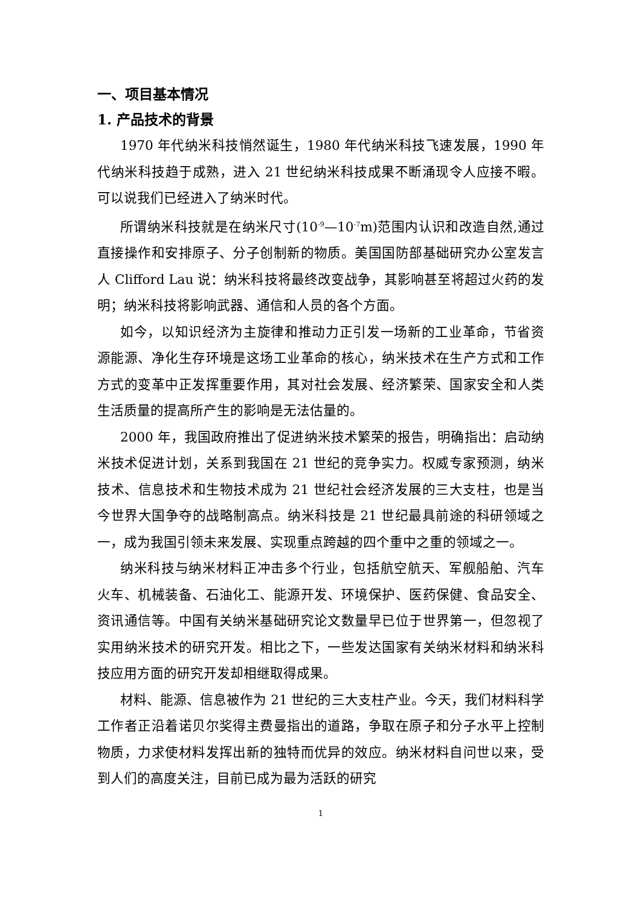一、项目基本情况
1. 产品技术的背景
1970 年代纳米科技悄然诞生，1980 年代纳米科技飞速发展，1990 年代纳米科技趋于成熟，进入 21 世纪纳米科技成果不断涌现令人应接不暇。可以说我们已经进入了纳米时代。
所谓纳米科技就是在纳米尺寸(10<sup>-9</sup>—10<sup>-7</sup>m)范围内认识和改造自然,通过直接操作和安排原子、分子创制新的物质。美国国防部基础研究办公室发言人 Clifford Lau 说：纳米科技将最终改变战争，其影响甚至将超过火药的发明；纳米科技将影响武器、通信和人员的各个方面。
如今，以知识经济为主旋律和推动力正引发一场新的工业革命，节省资源能源、净化生存环境是这场工业革命的核心，纳米技术在生产方式和工作方式的变革中正发挥重要作用，其对社会发展、经济繁荣、国家安全和人类生活质量的提高所产生的影响是无法估量的。
2000 年，我国政府推出了促进纳米技术繁荣的报告，明确指出：启动纳米技术促进计划，关系到我国在 21 世纪的竞争实力。权威专家预测，纳米技术、信息技术和生物技术成为 21 世纪社会经济发展的三大支柱，也是当今世界大国争夺的战略制高点。纳米科技是 21 世纪最具前途的科研领域之一，成为我国引领未来发展、实现重点跨越的四个重中之重的领域之一。
纳米科技与纳米材料正冲击多个行业，包括航空航天、军舰船舶、汽车火车、机械装备、石油化工、能源开发、环境保护、医药保健、食品安全、资讯通信等。中国有关纳米基础研究论文数量早已位于世界第一，但忽视了实用纳米技术的研究开发。相比之下，一些发达国家有关纳米材料和纳米科技应用方面的研究开发却相继取得成果。
材料、能源、信息被作为 21 世纪的三大支柱产业。今天，我们材料科学工作者正沿着诺贝尔奖得主费曼指出的道路，争取在原子和分子水平上控制物质，力求使材料发挥出新的独特而优异的效应。纳米材料自问世以来，受到人们的高度关注，目前已成为最为活跃的研究
1